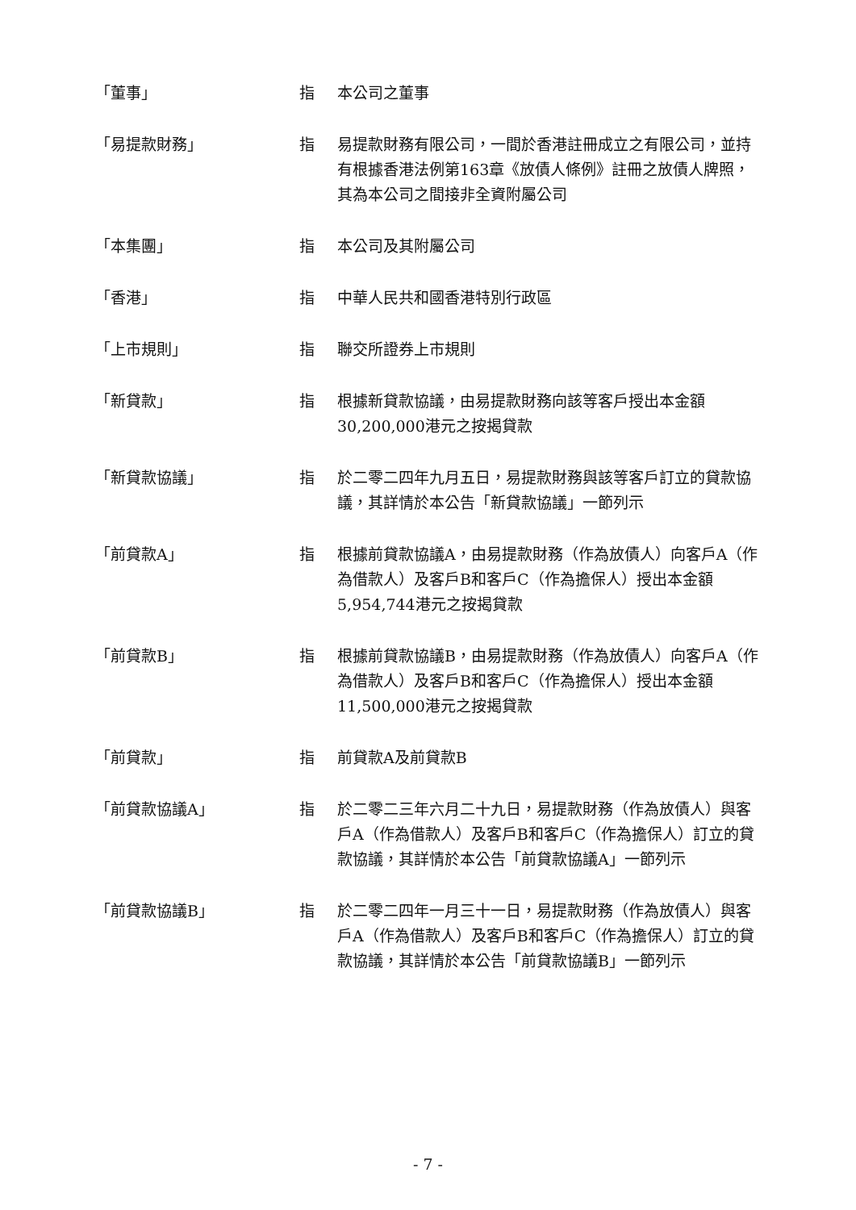| 「董事」 | 指 | 本公司之董事 |
| 「易提款財務」 | 指 | 易提款財務有限公司，一間於香港註冊成立之有限公司，並持有根據香港法例第163章《放債人條例》註冊之放債人牌照，其為本公司之間接非全資附屬公司 |
| 「本集團」 | 指 | 本公司及其附屬公司 |
| 「香港」 | 指 | 中華人民共和國香港特別行政區 |
| 「上市規則」 | 指 | 聯交所證券上市規則 |
| 「新貸款」 | 指 | 根據新貸款協議，由易提款財務向該等客戶授出本金額30,200,000港元之按揭貸款 |
| 「新貸款協議」 | 指 | 於二零二四年九月五日，易提款財務與該等客戶訂立的貸款協議，其詳情於本公告「新貸款協議」一節列示 |
| 「前貸款A」 | 指 | 根據前貸款協議A，由易提款財務（作為放債人）向客戶A（作為借款人）及客戶B和客戶C（作為擔保人）授出本金額5,954,744港元之按揭貸款 |
| 「前貸款B」 | 指 | 根據前貸款協議B，由易提款財務（作為放債人）向客戶A（作為借款人）及客戶B和客戶C（作為擔保人）授出本金額11,500,000港元之按揭貸款 |
| 「前貸款」 | 指 | 前貸款A及前貸款B |
| 「前貸款協議A」 | 指 | 於二零二三年六月二十九日，易提款財務（作為放債人）與客戶A（作為借款人）及客戶B和客戶C（作為擔保人）訂立的貸款協議，其詳情於本公告「前貸款協議A」一節列示 |
| 「前貸款協議B」 | 指 | 於二零二四年一月三十一日，易提款財務（作為放債人）與客戶A（作為借款人）及客戶B和客戶C（作為擔保人）訂立的貸款協議，其詳情於本公告「前貸款協議B」一節列示 |
- 7 -